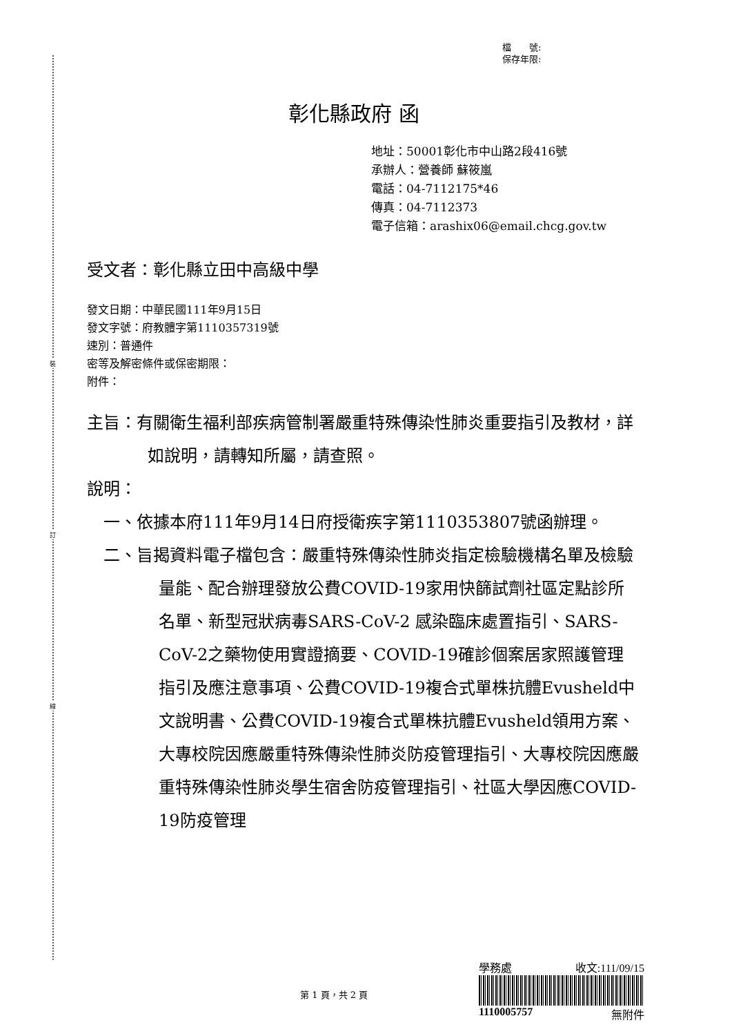裝
訂
線
檔　　號:
保存年限:
彰化縣政府 函
地址：50001彰化市中山路2段416號
承辦人：營養師 蘇筱嵐
電話：04-7112175*46
傳真：04-7112373
電子信箱：arashix06@email.chcg.gov.tw
受文者：彰化縣立田中高級中學
發文日期：中華民國111年9月15日
發文字號：府教體字第1110357319號
速別：普通件
密等及解密條件或保密期限：
附件：
主旨：有關衛生福利部疾病管制署嚴重特殊傳染性肺炎重要指引及教材，詳如說明，請轉知所屬，請查照。
說明：
一、依據本府111年9月14日府授衛疾字第1110353807號函辦理。
二、旨揭資料電子檔包含：嚴重特殊傳染性肺炎指定檢驗機構名單及檢驗量能、配合辦理發放公費COVID-19家用快篩試劑社區定點診所名單、新型冠狀病毒SARS-CoV-2 感染臨床處置指引、SARS-CoV-2之藥物使用實證摘要、COVID-19確診個案居家照護管理指引及應注意事項、公費COVID-19複合式單株抗體Evusheld中文說明書、公費COVID-19複合式單株抗體Evusheld領用方案、大專校院因應嚴重特殊傳染性肺炎防疫管理指引、大專校院因應嚴重特殊傳染性肺炎學生宿舍防疫管理指引、社區大學因應COVID-19防疫管理
第 1 頁，共 2 頁
學務處 收文:111/09/15
1110005757 無附件